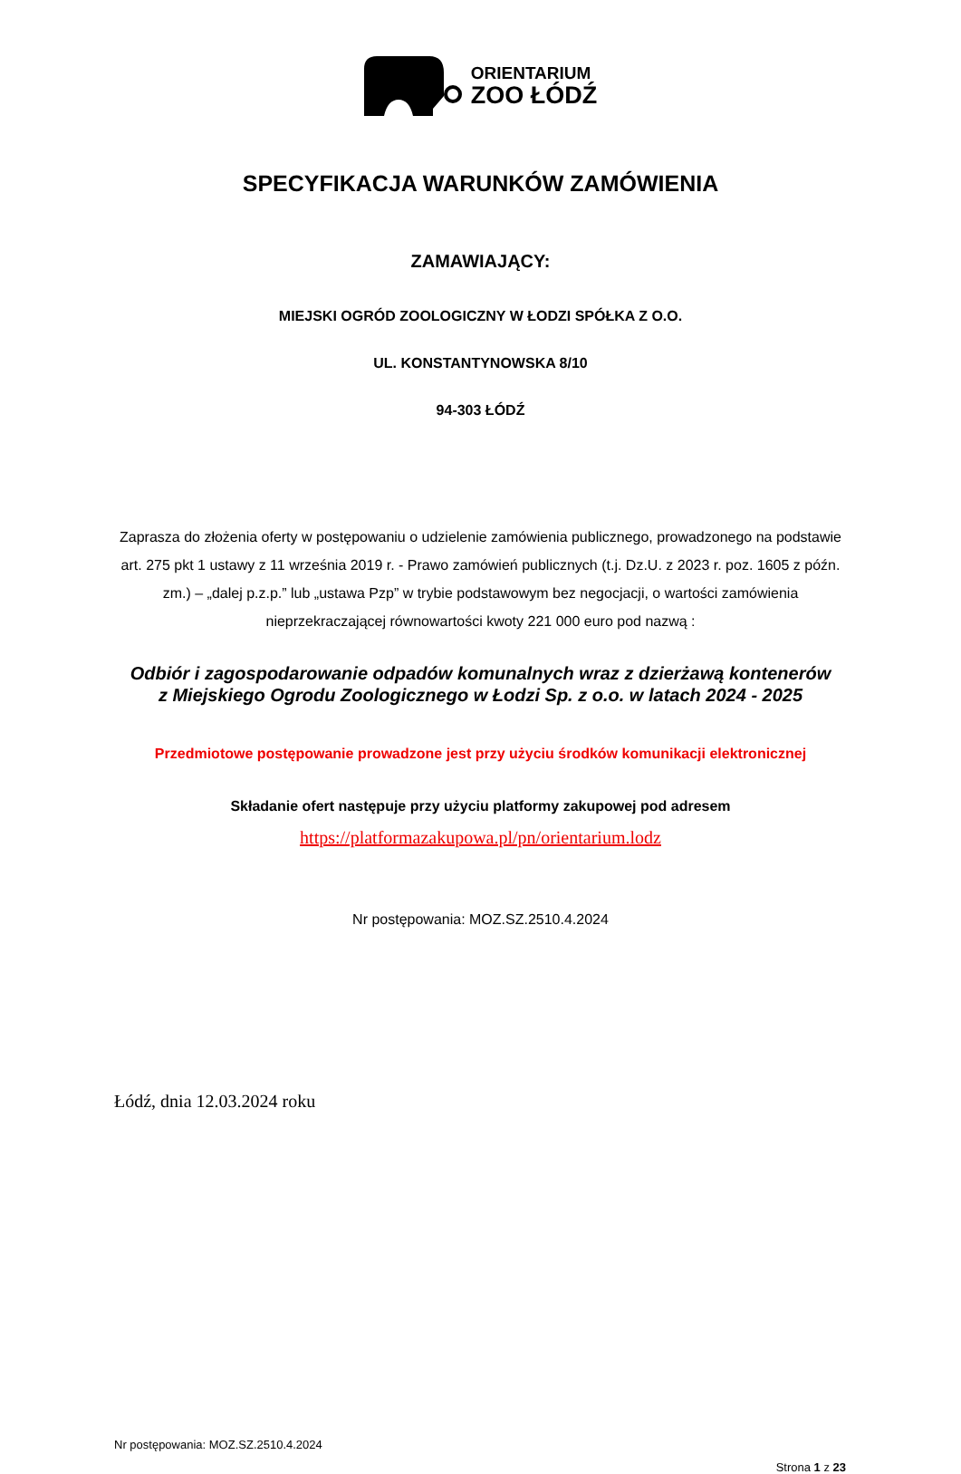ORIENTARIUM
ZOO ŁÓDŹ
SPECYFIKACJA WARUNKÓW ZAMÓWIENIA
ZAMAWIAJĄCY:
MIEJSKI OGRÓD ZOOLOGICZNY W ŁODZI SPÓŁKA Z O.O.
UL. KONSTANTYNOWSKA 8/10
94-303 ŁÓDŹ
Zaprasza do złożenia oferty w postępowaniu o udzielenie zamówienia publicznego, prowadzonego na podstawie art. 275 pkt 1 ustawy z 11 września 2019 r. - Prawo zamówień publicznych (t.j. Dz.U. z 2023 r. poz. 1605 z późn. zm.) – „dalej p.z.p.” lub „ustawa Pzp” w trybie podstawowym bez negocjacji, o wartości zamówienia nieprzekraczającej równowartości kwoty 221 000 euro pod nazwą :
Odbiór i zagospodarowanie odpadów komunalnych wraz z dzierżawą kontenerów z Miejskiego Ogrodu Zoologicznego w Łodzi Sp. z o.o. w latach 2024 - 2025
Przedmiotowe postępowanie prowadzone jest przy użyciu środków komunikacji elektronicznej
Składanie ofert następuje przy użyciu platformy zakupowej pod adresem
https://platformazakupowa.pl/pn/orientarium.lodz
Nr postępowania: MOZ.SZ.2510.4.2024
Łódź, dnia 12.03.2024 roku
Nr postępowania: MOZ.SZ.2510.4.2024
Strona 1 z 23